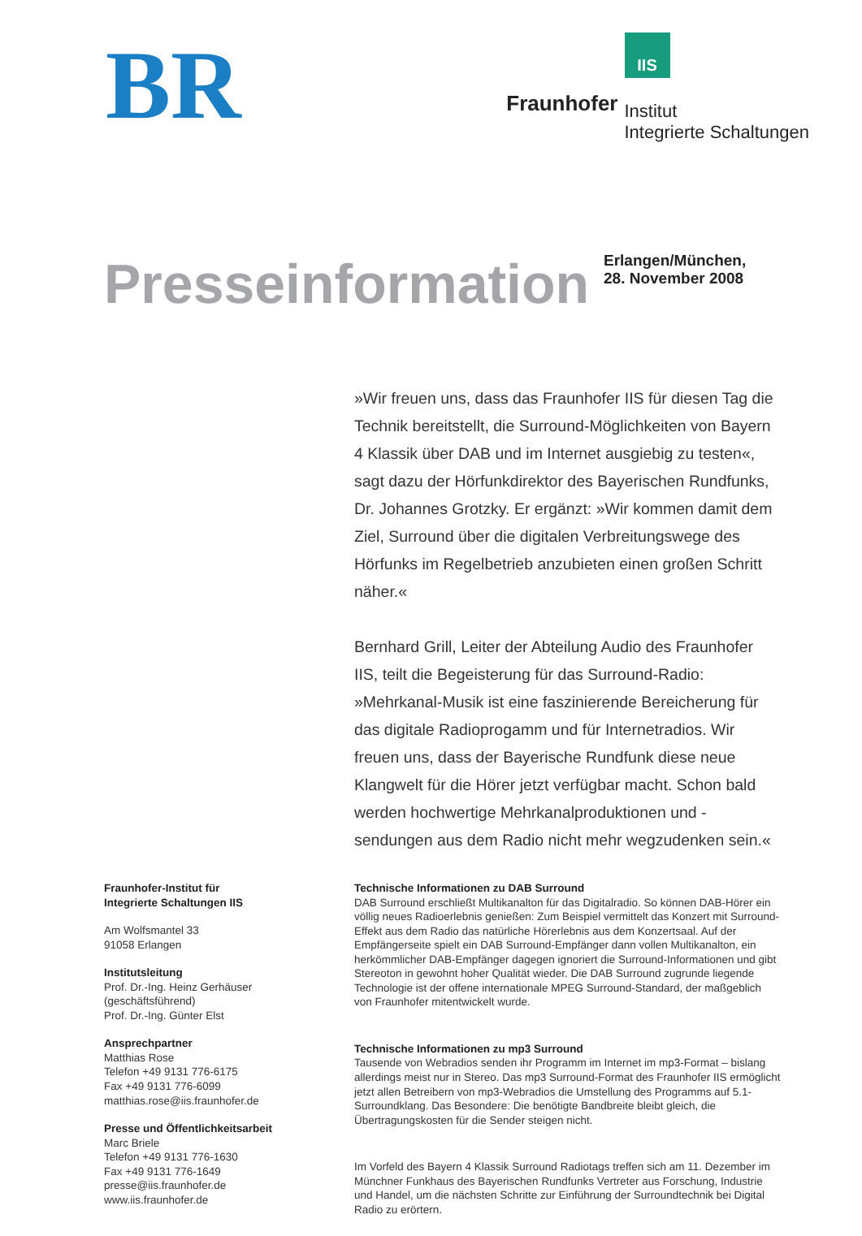BR
Fraunhofer
IIS
Institut
Integrierte Schaltungen
Presseinformation
Erlangen/München,
28. November 2008
Fraunhofer-Institut für
Integrierte Schaltungen IIS
Am Wolfsmantel 33
91058 Erlangen
Institutsleitung
Prof. Dr.-Ing. Heinz Gerhäuser
(geschäftsführend)
Prof. Dr.-Ing. Günter Elst
Ansprechpartner
Matthias Rose
Telefon +49 9131 776-6175
Fax +49 9131 776-6099
matthias.rose@iis.fraunhofer.de
Presse und Öffentlichkeitsarbeit
Marc Briele
Telefon +49 9131 776-1630
Fax +49 9131 776-1649
presse@iis.fraunhofer.de
www.iis.fraunhofer.de
»Wir freuen uns, dass das Fraunhofer IIS für diesen Tag die Technik bereitstellt, die Surround-Möglichkeiten von Bayern 4 Klassik über DAB und im Internet ausgiebig zu testen«, sagt dazu der Hörfunkdirektor des Bayerischen Rundfunks, Dr. Johannes Grotzky. Er ergänzt: »Wir kommen damit dem Ziel, Surround über die digitalen Verbreitungswege des Hörfunks im Regelbetrieb anzubieten einen großen Schritt näher.«
Bernhard Grill, Leiter der Abteilung Audio des Fraunhofer IIS, teilt die Begeisterung für das Surround-Radio: »Mehrkanal-Musik ist eine faszinierende Bereicherung für das digitale Radioprogamm und für Internetradios. Wir freuen uns, dass der Bayerische Rundfunk diese neue Klangwelt für die Hörer jetzt verfügbar macht. Schon bald werden hochwertige Mehrkanalproduktionen und -sendungen aus dem Radio nicht mehr wegzudenken sein.«
Technische Informationen zu DAB Surround
DAB Surround erschließt Multikanalton für das Digitalradio. So können DAB-Hörer ein völlig neues Radioerlebnis genießen: Zum Beispiel vermittelt das Konzert mit Surround-Effekt aus dem Radio das natürliche Hörerlebnis aus dem Konzertsaal. Auf der Empfängerseite spielt ein DAB Surround-Empfänger dann vollen Multikanalton, ein herkömmlicher DAB-Empfänger dagegen ignoriert die Surround-Informationen und gibt Stereoton in gewohnt hoher Qualität wieder. Die DAB Surround zugrunde liegende Technologie ist der offene internationale MPEG Surround-Standard, der maßgeblich von Fraunhofer mitentwickelt wurde.
Technische Informationen zu mp3 Surround
Tausende von Webradios senden ihr Programm im Internet im mp3-Format – bislang allerdings meist nur in Stereo. Das mp3 Surround-Format des Fraunhofer IIS ermöglicht jetzt allen Betreibern von mp3-Webradios die Umstellung des Programms auf 5.1-Surroundklang. Das Besondere: Die benötigte Bandbreite bleibt gleich, die Übertragungskosten für die Sender steigen nicht.
Im Vorfeld des Bayern 4 Klassik Surround Radiotags treffen sich am 11. Dezember im Münchner Funkhaus des Bayerischen Rundfunks Vertreter aus Forschung, Industrie und Handel, um die nächsten Schritte zur Einführung der Surroundtechnik bei Digital Radio zu erörtern.